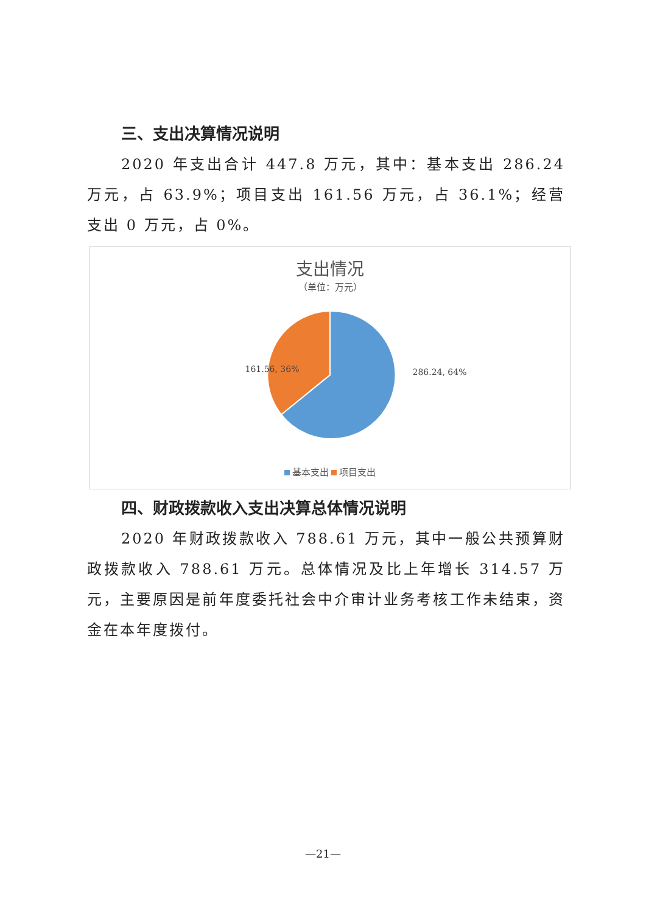三、支出决算情况说明
2020 年支出合计 447.8 万元，其中：基本支出 286.24 万元，占 63.9%；项目支出 161.56 万元，占 36.1%；经营支出 0 万元，占 0%。
支出情况
（单位：万元）
161.56, 36%
286.24, 64%
基本支出 项目支出
四、财政拨款收入支出决算总体情况说明
2020 年财政拨款收入 788.61 万元，其中一般公共预算财政拨款收入 788.61 万元。总体情况及比上年增长 314.57 万元，主要原因是前年度委托社会中介审计业务考核工作未结束，资金在本年度拨付。
—21—